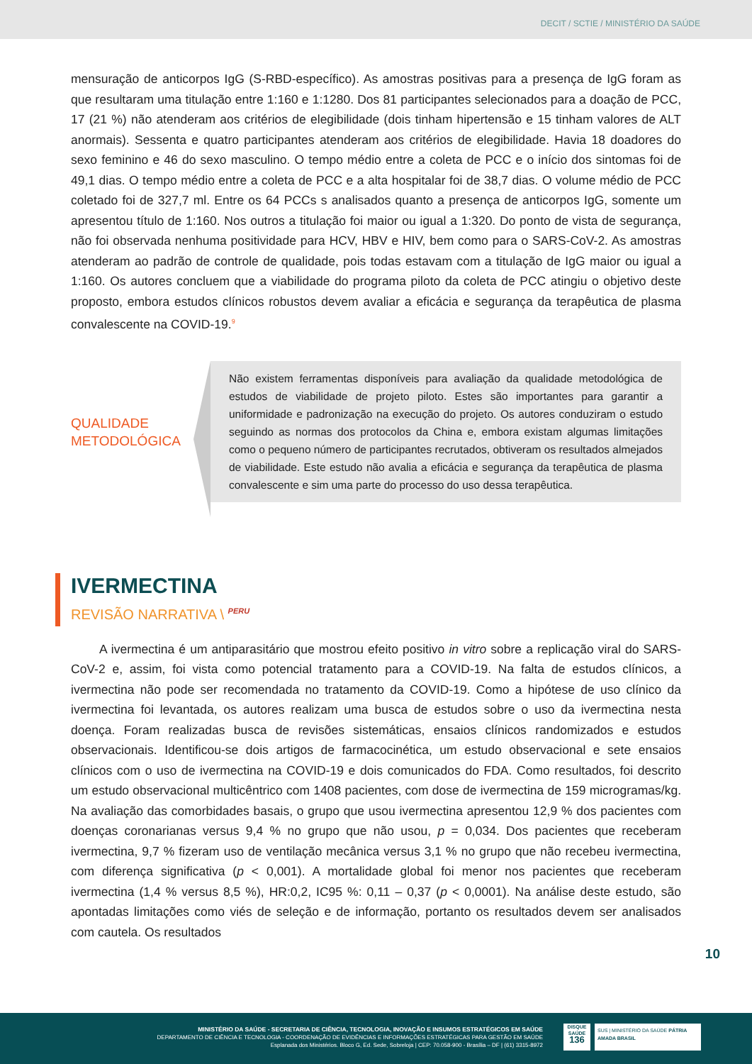DECIT / SCTIE / MINISTÉRIO DA SAÚDE
mensuração de anticorpos IgG (S-RBD-específico). As amostras positivas para a presença de IgG foram as que resultaram uma titulação entre 1:160 e 1:1280. Dos 81 participantes selecionados para a doação de PCC, 17 (21 %) não atenderam aos critérios de elegibilidade (dois tinham hipertensão e 15 tinham valores de ALT anormais). Sessenta e quatro participantes atenderam aos critérios de elegibilidade. Havia 18 doadores do sexo feminino e 46 do sexo masculino. O tempo médio entre a coleta de PCC e o início dos sintomas foi de 49,1 dias. O tempo médio entre a coleta de PCC e a alta hospitalar foi de 38,7 dias. O volume médio de PCC coletado foi de 327,7 ml. Entre os 64 PCCs s analisados quanto a presença de anticorpos IgG, somente um apresentou título de 1:160. Nos outros a titulação foi maior ou igual a 1:320. Do ponto de vista de segurança, não foi observada nenhuma positividade para HCV, HBV e HIV, bem como para o SARS-CoV-2. As amostras atenderam ao padrão de controle de qualidade, pois todas estavam com a titulação de IgG maior ou igual a 1:160. Os autores concluem que a viabilidade do programa piloto da coleta de PCC atingiu o objetivo deste proposto, embora estudos clínicos robustos devem avaliar a eficácia e segurança da terapêutica de plasma convalescente na COVID-19.<sup>9</sup>
QUALIDADE
METODOLÓGICA
Não existem ferramentas disponíveis para avaliação da qualidade metodológica de estudos de viabilidade de projeto piloto. Estes são importantes para garantir a uniformidade e padronização na execução do projeto. Os autores conduziram o estudo seguindo as normas dos protocolos da China e, embora existam algumas limitações como o pequeno número de participantes recrutados, obtiveram os resultados almejados de viabilidade. Este estudo não avalia a eficácia e segurança da terapêutica de plasma convalescente e sim uma parte do processo do uso dessa terapêutica.
IVERMECTINA
REVISÃO NARRATIVA \ <sup>PERU</sup>
A ivermectina é um antiparasitário que mostrou efeito positivo in vitro sobre a replicação viral do SARS-CoV-2 e, assim, foi vista como potencial tratamento para a COVID-19. Na falta de estudos clínicos, a ivermectina não pode ser recomendada no tratamento da COVID-19. Como a hipótese de uso clínico da ivermectina foi levantada, os autores realizam uma busca de estudos sobre o uso da ivermectina nesta doença. Foram realizadas busca de revisões sistemáticas, ensaios clínicos randomizados e estudos observacionais. Identificou-se dois artigos de farmacocinética, um estudo observacional e sete ensaios clínicos com o uso de ivermectina na COVID-19 e dois comunicados do FDA. Como resultados, foi descrito um estudo observacional multicêntrico com 1408 pacientes, com dose de ivermectina de 159 microgramas/kg. Na avaliação das comorbidades basais, o grupo que usou ivermectina apresentou 12,9 % dos pacientes com doenças coronarianas versus 9,4 % no grupo que não usou, p = 0,034. Dos pacientes que receberam ivermectina, 9,7 % fizeram uso de ventilação mecânica versus 3,1 % no grupo que não recebeu ivermectina, com diferença significativa (p < 0,001). A mortalidade global foi menor nos pacientes que receberam ivermectina (1,4 % versus 8,5 %), HR:0,2, IC95 %: 0,11 – 0,37 (p < 0,0001). Na análise deste estudo, são apontadas limitações como viés de seleção e de informação, portanto os resultados devem ser analisados com cautela. Os resultados
10
MINISTÉRIO DA SAÚDE - SECRETARIA DE CIÊNCIA, TECNOLOGIA, INOVAÇÃO E INSUMOS ESTRATÉGICOS EM SAÚDE
DEPARTAMENTO DE CIÊNCIA E TECNOLOGIA - COORDENAÇÃO DE EVIDÊNCIAS E INFORMAÇÕES ESTRATÉGICAS PARA GESTÃO EM SAÚDE
Esplanada dos Ministérios. Bloco G, Ed. Sede, Sobreloja | CEP: 70.058-900 - Brasília – DF | (61) 3315-8972
SUS | MINISTÉRIO DA SAÚDE PÁTRIA AMADA BRASIL
DISQUE SAÚDE
136